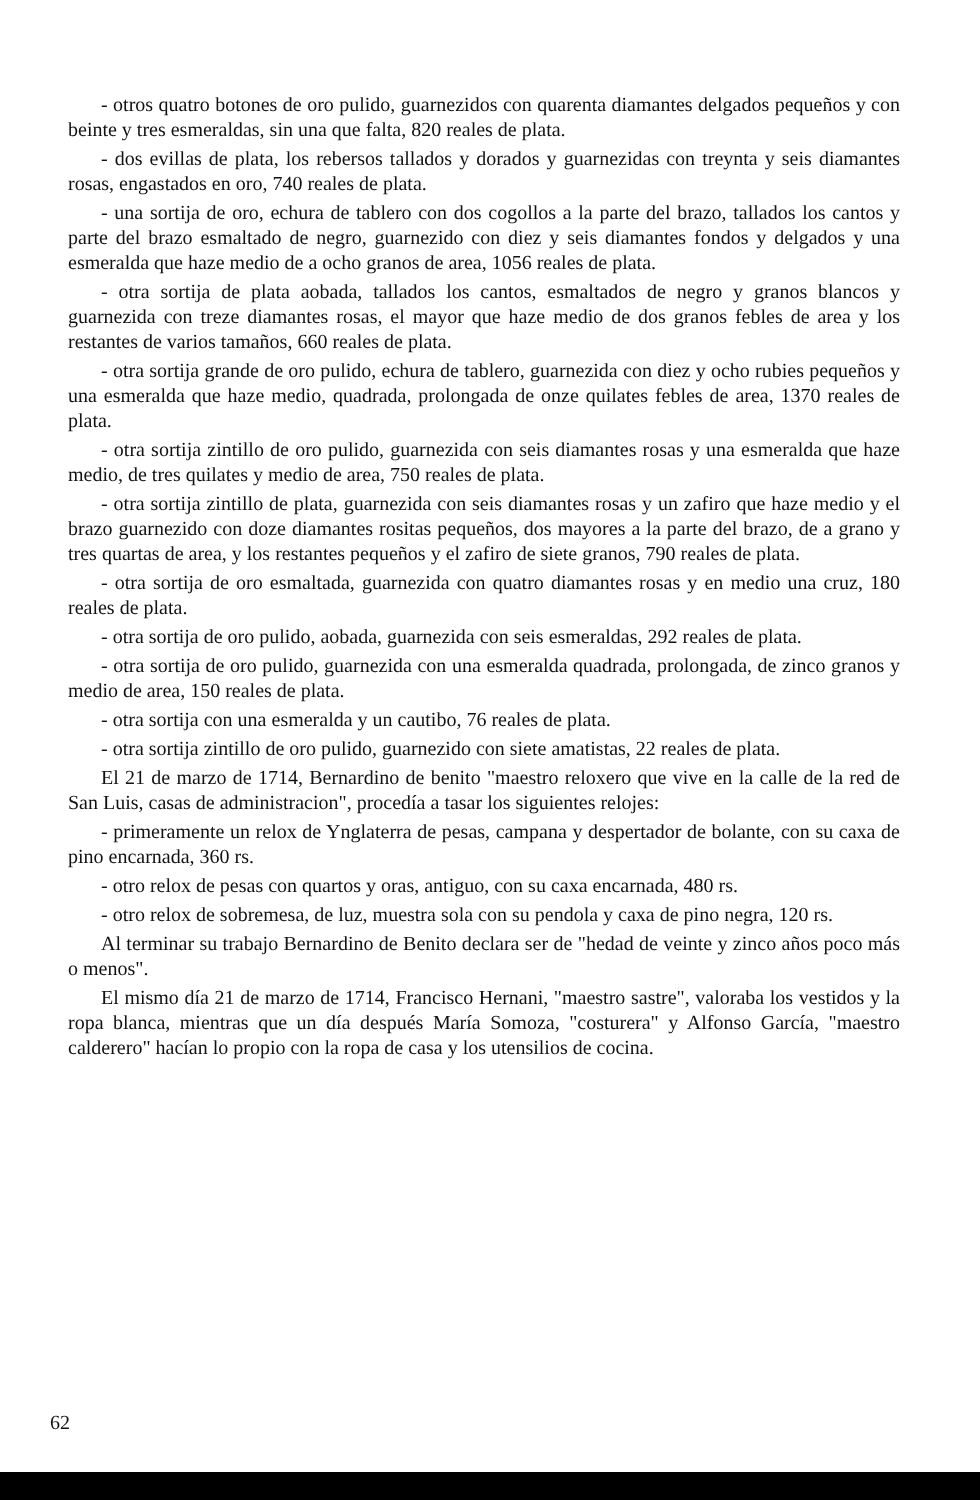- otros quatro botones de oro pulido, guarnezidos con quarenta diamantes delgados pequeños y con beinte y tres esmeraldas, sin una que falta, 820 reales de plata.
- dos evillas de plata, los rebersos tallados y dorados y guarnezidas con treynta y seis diamantes rosas, engastados en oro, 740 reales de plata.
- una sortija de oro, echura de tablero con dos cogollos a la parte del brazo, tallados los cantos y parte del brazo esmaltado de negro, guarnezido con diez y seis diamantes fondos y delgados y una esmeralda que haze medio de a ocho granos de area, 1056 reales de plata.
- otra sortija de plata aobada, tallados los cantos, esmaltados de negro y granos blancos y guarnezida con treze diamantes rosas, el mayor que haze medio de dos granos febles de area y los restantes de varios tamaños, 660 reales de plata.
- otra sortija grande de oro pulido, echura de tablero, guarnezida con diez y ocho rubies pequeños y una esmeralda que haze medio, quadrada, prolongada de onze quilates febles de area, 1370 reales de plata.
- otra sortija zintillo de oro pulido, guarnezida con seis diamantes rosas y una esmeralda que haze medio, de tres quilates y medio de area, 750 reales de plata.
- otra sortija zintillo de plata, guarnezida con seis diamantes rosas y un zafiro que haze medio y el brazo guarnezido con doze diamantes rositas pequeños, dos mayores a la parte del brazo, de a grano y tres quartas de area, y los restantes pequeños y el zafiro de siete granos, 790 reales de plata.
- otra sortija de oro esmaltada, guarnezida con quatro diamantes rosas y en medio una cruz, 180 reales de plata.
- otra sortija de oro pulido, aobada, guarnezida con seis esmeraldas, 292 reales de plata.
- otra sortija de oro pulido, guarnezida con una esmeralda quadrada, prolongada, de zinco granos y medio de area, 150 reales de plata.
- otra sortija con una esmeralda y un cautibo, 76 reales de plata.
- otra sortija zintillo de oro pulido, guarnezido con siete amatistas, 22 reales de plata.
El 21 de marzo de 1714, Bernardino de benito "maestro reloxero que vive en la calle de la red de San Luis, casas de administracion", procedía a tasar los siguientes relojes:
- primeramente un relox de Ynglaterra de pesas, campana y despertador de bolante, con su caxa de pino encarnada, 360 rs.
- otro relox de pesas con quartos y oras, antiguo, con su caxa encarnada, 480 rs.
- otro relox de sobremesa, de luz, muestra sola con su pendola y caxa de pino negra, 120 rs.
Al terminar su trabajo Bernardino de Benito declara ser de "hedad de veinte y zinco años poco más o menos".
El mismo día 21 de marzo de 1714, Francisco Hernani, "maestro sastre", valoraba los vestidos y la ropa blanca, mientras que un día después María Somoza, "costurera" y Alfonso García, "maestro calderero" hacían lo propio con la ropa de casa y los utensilios de cocina.
62